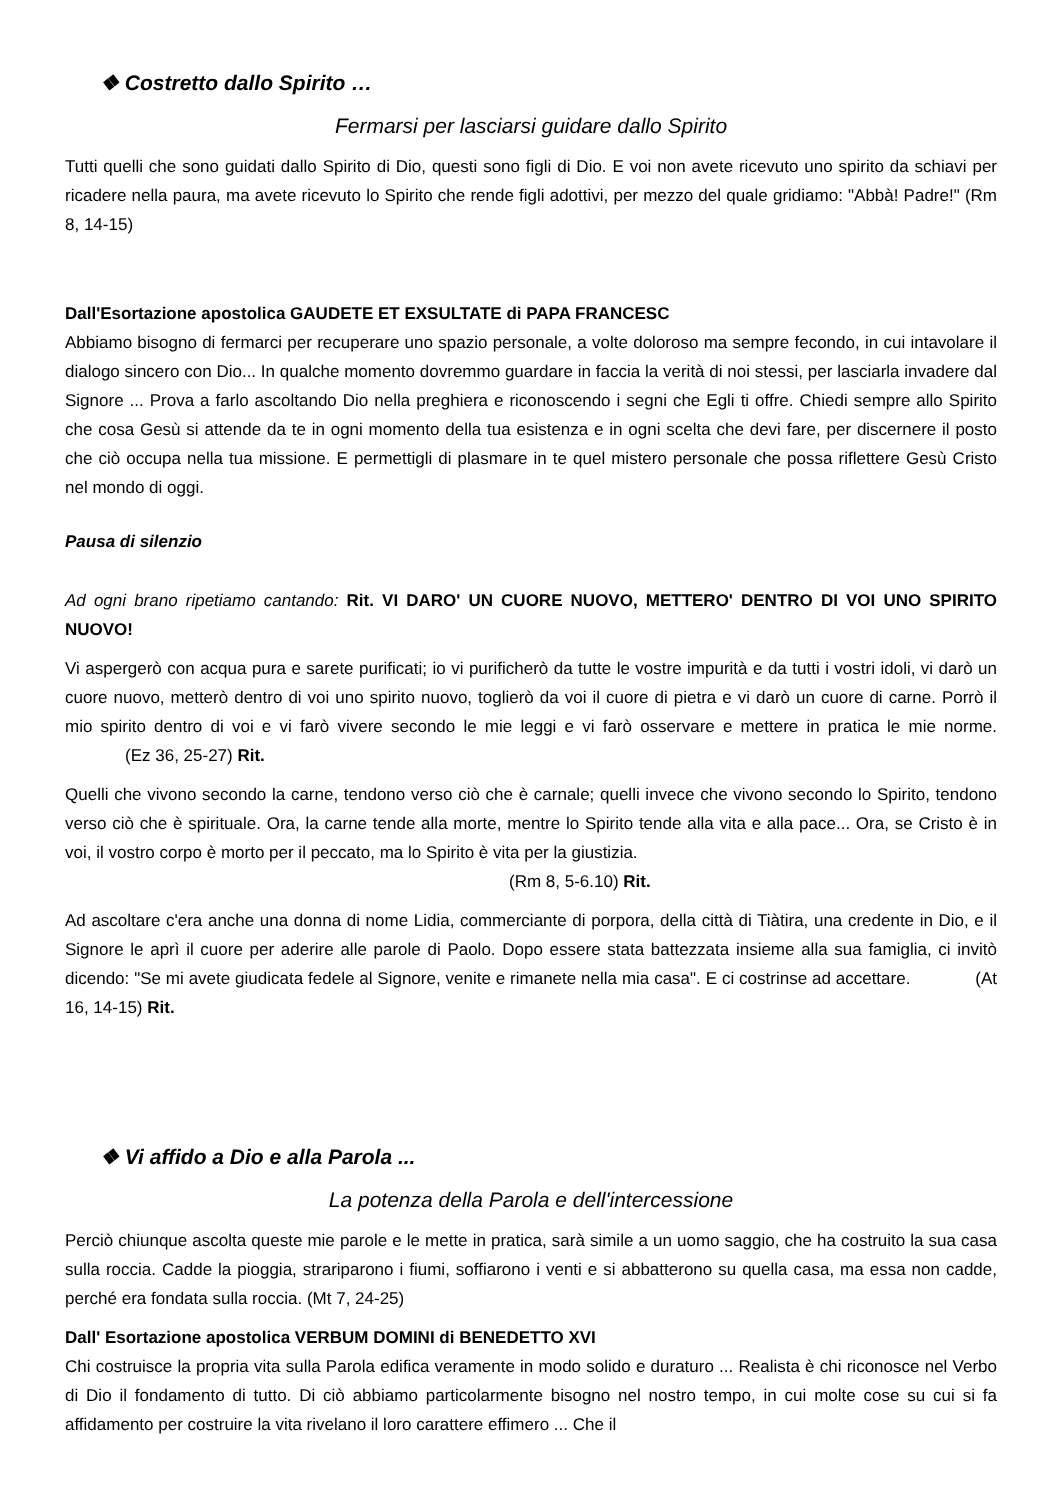❖ Costretto dallo Spirito …
Fermarsi per lasciarsi guidare dallo Spirito
Tutti quelli che sono guidati dallo Spirito di Dio, questi sono figli di Dio. E voi non avete ricevuto uno spirito da schiavi per ricadere nella paura, ma avete ricevuto lo Spirito che rende figli adottivi, per mezzo del quale gridiamo: "Abbà! Padre!" (Rm 8, 14-15)
Dall'Esortazione apostolica GAUDETE ET EXSULTATE di PAPA FRANCESC
Abbiamo bisogno di fermarci per recuperare uno spazio personale, a volte doloroso ma sempre fecondo, in cui intavolare il dialogo sincero con Dio... In qualche momento dovremmo guardare in faccia la verità di noi stessi, per lasciarla invadere dal Signore ... Prova a farlo ascoltando Dio nella preghiera e riconoscendo i segni che Egli ti offre. Chiedi sempre allo Spirito che cosa Gesù si attende da te in ogni momento della tua esistenza e in ogni scelta che devi fare, per discernere il posto che ciò occupa nella tua missione. E permettigli di plasmare in te quel mistero personale che possa riflettere Gesù Cristo nel mondo di oggi.
Pausa di silenzio
Ad ogni brano ripetiamo cantando: Rit. VI DARO' UN CUORE NUOVO, METTERO' DENTRO DI VOI UNO SPIRITO NUOVO!
Vi aspergerò con acqua pura e sarete purificati; io vi purificherò da tutte le vostre impurità e da tutti i vostri idoli, vi darò un cuore nuovo, metterò dentro di voi uno spirito nuovo, toglierò da voi il cuore di pietra e vi darò un cuore di carne. Porrò il mio spirito dentro di voi e vi farò vivere secondo le mie leggi e vi farò osservare e mettere in pratica le mie norme. (Ez 36, 25-27) Rit.
Quelli che vivono secondo la carne, tendono verso ciò che è carnale; quelli invece che vivono secondo lo Spirito, tendono verso ciò che è spirituale. Ora, la carne tende alla morte, mentre lo Spirito tende alla vita e alla pace... Ora, se Cristo è in voi, il vostro corpo è morto per il peccato, ma lo Spirito è vita per la giustizia.
(Rm 8, 5-6.10) Rit.
Ad ascoltare c'era anche una donna di nome Lidia, commerciante di porpora, della città di Tiàtira, una credente in Dio, e il Signore le aprì il cuore per aderire alle parole di Paolo. Dopo essere stata battezzata insieme alla sua famiglia, ci invitò dicendo: "Se mi avete giudicata fedele al Signore, venite e rimanete nella mia casa". E ci costrinse ad accettare. (At 16, 14-15) Rit.
❖ Vi affido a Dio e alla Parola ...
La potenza della Parola e dell'intercessione
Perciò chiunque ascolta queste mie parole e le mette in pratica, sarà simile a un uomo saggio, che ha costruito la sua casa sulla roccia. Cadde la pioggia, strariparono i fiumi, soffiarono i venti e si abbatterono su quella casa, ma essa non cadde, perché era fondata sulla roccia. (Mt 7, 24-25)
Dall' Esortazione apostolica VERBUM DOMINI di BENEDETTO XVI
Chi costruisce la propria vita sulla Parola edifica veramente in modo solido e duraturo ... Realista è chi riconosce nel Verbo di Dio il fondamento di tutto. Di ciò abbiamo particolarmente bisogno nel nostro tempo, in cui molte cose su cui si fa affidamento per costruire la vita rivelano il loro carattere effimero ... Che il